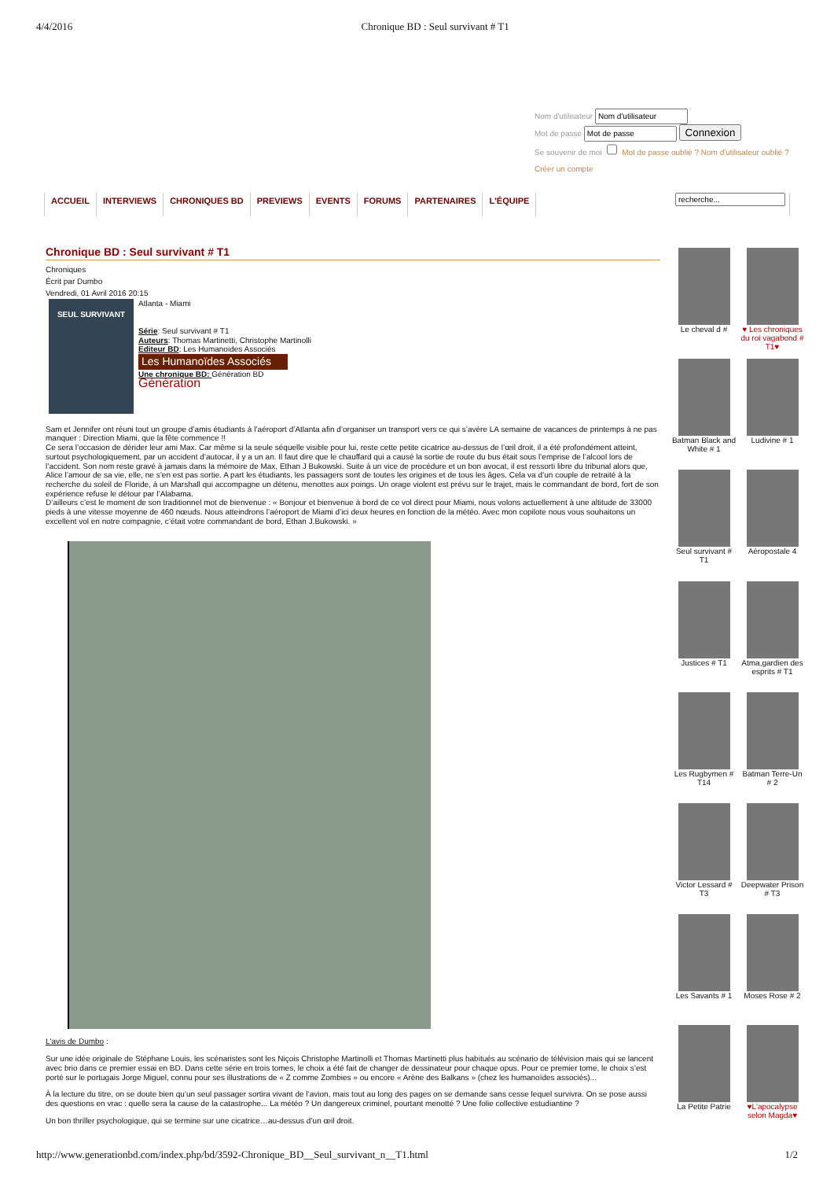4/4/2016 Chronique BD : Seul survivant # T1
Nom d'utilisateur
Mot de passe Connexion
Se souvenir de moi Mot de passe oublié ? Nom d'utilisateur oublié ?
Créer un compte
ACCUEIL INTERVIEWS CHRONIQUES BD PREVIEWS EVENTS FORUMS PARTENAIRES L'ÉQUIPE
Chronique BD : Seul survivant # T1
Chroniques
Écrit par Dumbo
Vendredi, 01 Avril 2016 20:15
SEUL SURVIVANT
Atlanta - Miami
Série: Seul survivant # T1
Auteurs: Thomas Martinetti, Christophe Martinolli
Editeur BD: Les Humanoides Associés
Les Humanoïdes Associés
Une chronique BD: Génération BD
Génération
Sam et Jennifer ont réuni tout un groupe d’amis étudiants à l’aéroport d’Atlanta afin d’organiser un transport vers ce qui s’avère LA semaine de vacances de printemps à ne pas manquer : Direction Miami, que la fête commence !!
Ce sera l’occasion de dérider leur ami Max. Car même si la seule séquelle visible pour lui, reste cette petite cicatrice au-dessus de l’œil droit, il a été profondément atteint, surtout psychologiquement, par un accident d’autocar, il y a un an. Il faut dire que le chauffard qui a causé la sortie de route du bus était sous l’emprise de l’alcool lors de l’accident. Son nom reste gravé à jamais dans la mémoire de Max, Ethan J Bukowski. Suite à un vice de procédure et un bon avocat, il est ressorti libre du tribunal alors que, Alice l’amour de sa vie, elle, ne s’en est pas sortie. A part les étudiants, les passagers sont de toutes les origines et de tous les âges. Cela va d’un couple de retraité à la recherche du soleil de Floride, à un Marshall qui accompagne un détenu, menottes aux poings. Un orage violent est prévu sur le trajet, mais le commandant de bord, fort de son expérience refuse le détour par l’Alabama.
D’ailleurs c’est le moment de son traditionnel mot de bienvenue : « Bonjour et bienvenue à bord de ce vol direct pour Miami, nous volons actuellement à une altitude de 33000 pieds à une vitesse moyenne de 460 nœuds. Nous atteindrons l’aéroport de Miami d’ici deux heures en fonction de la météo. Avec mon copilote nous vous souhaitons un excellent vol en notre compagnie, c’était votre commandant de bord, Ethan J.Bukowski. »
L'avis de Dumbo :
Sur une idée originale de Stéphane Louis, les scénaristes sont les Niçois Christophe Martinolli et Thomas Martinetti plus habitués au scénario de télévision mais qui se lancent avec brio dans ce premier essai en BD. Dans cette série en trois tomes, le choix a été fait de changer de dessinateur pour chaque opus. Pour ce premier tome, le choix s’est porté sur le portugais Jorge Miguel, connu pour ses illustrations de « Z comme Zombies » ou encore « Arène des Balkans » (chez les humanoïdes associés)...
À la lecture du titre, on se doute bien qu’un seul passager sortira vivant de l’avion, mais tout au long des pages on se demande sans cesse lequel survivra. On se pose aussi des questions en vrac : quelle sera la cause de la catastrophe... La météo ? Un dangereux criminel, pourtant menotté ? Une folie collective estudiantine ?
Un bon thriller psychologique, qui se termine sur une cicatrice…au-dessus d’un œil droit.
Le cheval d #
♥ Les chroniques du roi vagabond # T1♥
Batman Black and White # 1
Ludivine # 1
Seul survivant # T1
Aéropostale 4
Justices # T1
Atma,gardien des esprits # T1
Les Rugbymen # T14
Batman Terre-Un # 2
Victor Lessard # T3
Deepwater Prison # T3
Les Savants # 1
Moses Rose # 2
La Petite Patrie
♥L'apocalypse selon Magda♥
http://www.generationbd.com/index.php/bd/3592-Chronique_BD__Seul_survivant_n__T1.html 1/2